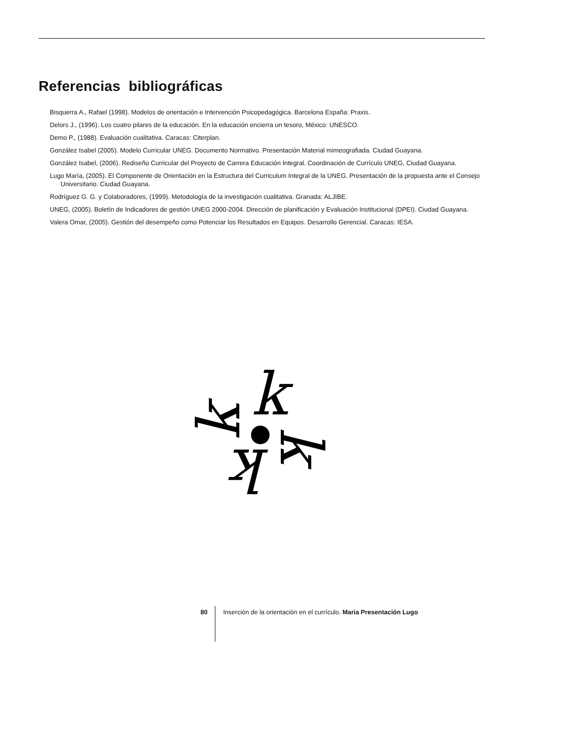Referencias bibliográficas
Bisquerra A., Rafael (1998). Modelos de orientación e Intervención Psicopedagógica. Barcelona España: Praxis.
Delors J., (1996). Los cuatro pilares de la educación. En la educación encierra un tesoro, México: UNESCO.
Demo P., (1988). Evaluación cualitativa. Caracas: Citerplan.
González Isabel (2005). Modelo Curricular UNEG. Documento Normativo. Presentación Material mimeografiada. Ciudad Guayana.
González Isabel, (2006). Rediseño Curricular del Proyecto de Carrera Educación Integral. Coordinación de Currículo UNEG, Ciudad Guayana.
Lugo María, (2005). El Componente de Orientación en la Estructura del Curriculum Integral de la UNEG. Presentación de la propuesta ante el Consejo Universitario. Ciudad Guayana.
Rodríguez G. G. y Colaboradores, (1999). Metodología de la investigación cualitativa. Granada: ALJIBE.
UNEG, (2005). Boletín de Indicadores de gestión UNEG 2000-2004. Dirección de planificación y Evaluación Institucional (DPEI). Ciudad Guayana.
Valera Omar, (2005). Gestión del desempeño como Potenciar los Resultados en Equipos. Desarrollo Gerencial. Caracas: IESA.
k
k
k
k
80 Inserción de la orientación en el currículo. Maria Presentación Lugo